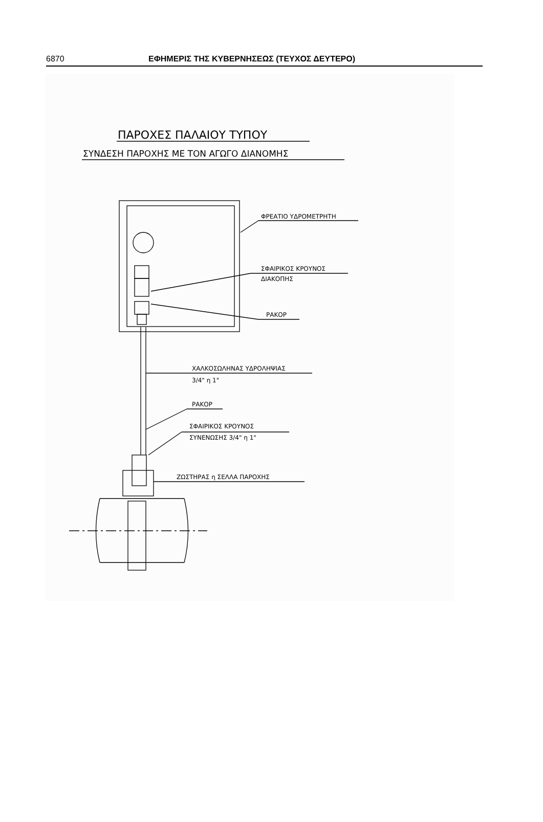6870 ΕΦΗΜΕΡΙΣ ΤΗΣ ΚΥΒΕΡΝΗΣΕΩΣ (ΤΕΥΧΟΣ ΔΕΥΤΕΡΟ)
ΠΑΡΟΧΕΣ ΠΑΛΑΙΟΥ ΤΥΠΟΥ
ΣΥΝΔΕΣΗ ΠΑΡΟΧΗΣ ΜΕ ΤΟΝ ΑΓΩΓΟ ΔΙΑΝΟΜΗΣ
ΦΡΕΑΤΙΟ ΥΔΡΟΜΕΤΡΗΤΗ
ΣΦΑΙΡΙΚΟΣ ΚΡΟΥΝΟΣ
ΔΙΑΚΟΠΗΣ
ΡΑΚΟΡ
ΧΑΛΚΟΣΩΛΗΝΑΣ ΥΔΡΟΛΗΨΙΑΣ
3/4" η 1"
ΡΑΚΟΡ
ΣΦΑΙΡΙΚΟΣ ΚΡΟΥΝΟΣ
ΣΥΝΕΝΩΣΗΣ 3/4" η 1"
ΖΩΣΤΗΡΑΣ η ΣΕΛΛΑ ΠΑΡΟΧΗΣ